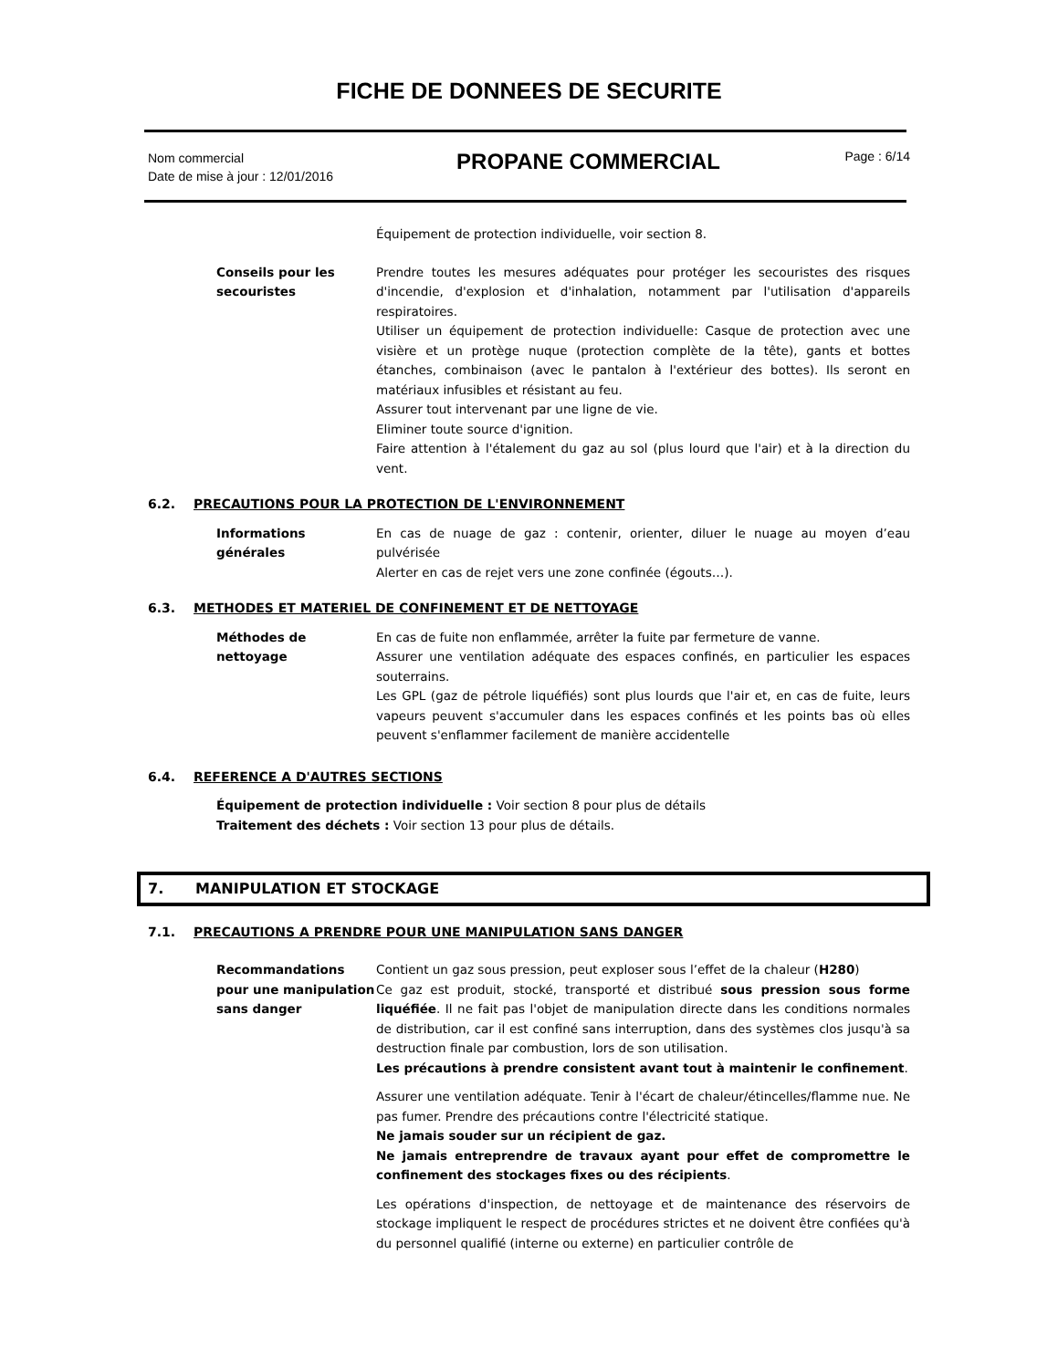FICHE DE DONNEES DE SECURITE
Nom commercial
Date de mise à jour : 12/01/2016
PROPANE COMMERCIAL
Page : 6/14
Équipement de protection individuelle, voir section 8.
Conseils pour les secouristes
Prendre toutes les mesures adéquates pour protéger les secouristes des risques d'incendie, d'explosion et d'inhalation, notamment par l'utilisation d'appareils respiratoires.
Utiliser un équipement de protection individuelle: Casque de protection avec une visière et un protège nuque (protection complète de la tête), gants et bottes étanches, combinaison (avec le pantalon à l'extérieur des bottes). Ils seront en matériaux infusibles et résistant au feu.
Assurer tout intervenant par une ligne de vie.
Eliminer toute source d'ignition.
Faire attention à l'étalement du gaz au sol (plus lourd que l'air) et à la direction du vent.
6.2. PRECAUTIONS POUR LA PROTECTION DE L'ENVIRONNEMENT
Informations générales
En cas de nuage de gaz : contenir, orienter, diluer le nuage au moyen d’eau pulvérisée
Alerter en cas de rejet vers une zone confinée (égouts…).
6.3. METHODES ET MATERIEL DE CONFINEMENT ET DE NETTOYAGE
Méthodes de nettoyage En cas de fuite non enflammée, arrêter la fuite par fermeture de vanne.
Assurer une ventilation adéquate des espaces confinés, en particulier les espaces souterrains.
Les GPL (gaz de pétrole liquéfiés) sont plus lourds que l'air et, en cas de fuite, leurs vapeurs peuvent s'accumuler dans les espaces confinés et les points bas où elles peuvent s'enflammer facilement de manière accidentelle
6.4. REFERENCE A D'AUTRES SECTIONS
Équipement de protection individuelle : Voir section 8 pour plus de détails
Traitement des déchets : Voir section 13 pour plus de détails.
7. MANIPULATION ET STOCKAGE
7.1. PRECAUTIONS A PRENDRE POUR UNE MANIPULATION SANS DANGER
Recommandations pour une manipulation sans danger
Contient un gaz sous pression, peut exploser sous l’effet de la chaleur (H280)
Ce gaz est produit, stocké, transporté et distribué sous pression sous forme liquéfiée. Il ne fait pas l'objet de manipulation directe dans les conditions normales de distribution, car il est confiné sans interruption, dans des systèmes clos jusqu'à sa destruction finale par combustion, lors de son utilisation.
Les précautions à prendre consistent avant tout à maintenir le confinement.
Assurer une ventilation adéquate. Tenir à l'écart de chaleur/étincelles/flamme nue. Ne pas fumer. Prendre des précautions contre l'électricité statique.
Ne jamais souder sur un récipient de gaz.
Ne jamais entreprendre de travaux ayant pour effet de compromettre le confinement des stockages fixes ou des récipients.
Les opérations d'inspection, de nettoyage et de maintenance des réservoirs de stockage impliquent le respect de procédures strictes et ne doivent être confiées qu'à du personnel qualifié (interne ou externe) en particulier contrôle de